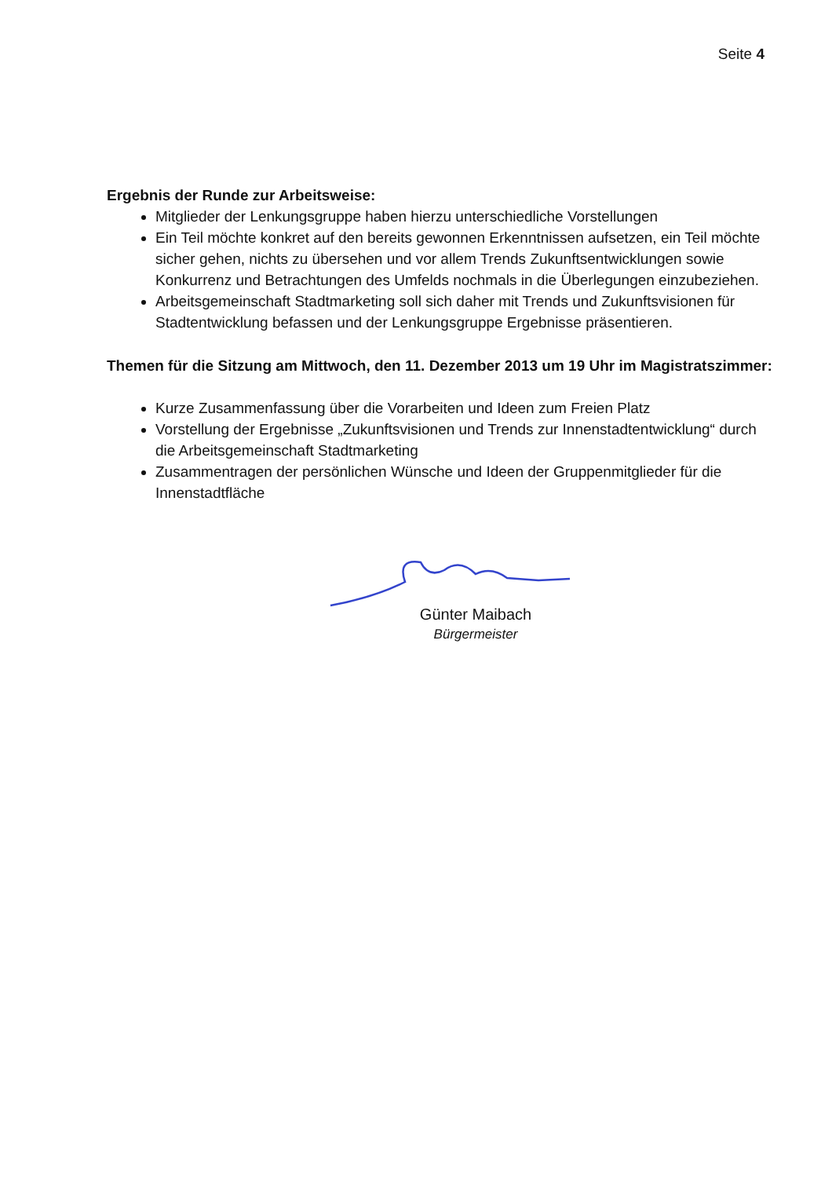Seite 4
Ergebnis der Runde zur Arbeitsweise:
Mitglieder der Lenkungsgruppe haben hierzu unterschiedliche Vorstellungen
Ein Teil möchte konkret auf den bereits gewonnen Erkenntnissen aufsetzen, ein Teil möchte sicher gehen, nichts zu übersehen und vor allem Trends Zukunftsentwicklungen sowie Konkurrenz und Betrachtungen des Umfelds nochmals in die Überlegungen einzubeziehen.
Arbeitsgemeinschaft Stadtmarketing soll sich daher mit Trends und Zukunftsvisionen für Stadtentwicklung befassen und der Lenkungsgruppe Ergebnisse präsentieren.
Themen für die Sitzung am Mittwoch, den 11. Dezember 2013 um 19 Uhr im Magistratszimmer:
Kurze Zusammenfassung über die Vorarbeiten und Ideen zum Freien Platz
Vorstellung der Ergebnisse „Zukunftsvisionen und Trends zur Innenstadtentwicklung“ durch die Arbeitsgemeinschaft Stadtmarketing
Zusammentragen der persönlichen Wünsche und Ideen der Gruppenmitglieder für die Innenstadtfläche
Günter Maibach
Bürgermeister